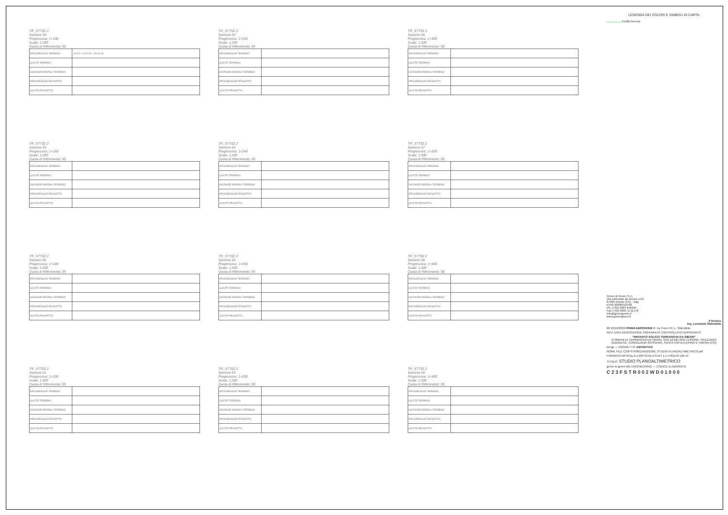TR_STT02.2
Sezione 58
Progressiva: 1+140
Scala: 1:200
Quota di Riferimento: 90
| PROGRESSIVE TERRENO | -20.00 -2.15 0.00 1.44 20.00 |
| QUOTE TERRENO | |
| DISTANZE PARZIALI TERRENO | |
| PROGRESSIVE PROGETTO | |
| QUOTE PROGETTO | |
TR_STT02.2
Sezione 62
Progressiva: 1+220
Scala: 1:200
Quota di Riferimento: 95
| PROGRESSIVE TERRENO | |
| QUOTE TERRENO | |
| DISTANZE PARZIALI TERRENO | |
| PROGRESSIVE PROGETTO | |
| QUOTE PROGETTO | |
TR_STT02.2
Sezione 66
Progressiva: 1+300
Scala: 1:200
Quota di Riferimento: 90
| PROGRESSIVE TERRENO | |
| QUOTE TERRENO | |
| DISTANZE PARZIALI TERRENO | |
| PROGRESSIVE PROGETTO | |
| QUOTE PROGETTO | |
TR_STT02.2
Sezione 59
Progressiva: 1+160
Scala: 1:200
Quota di Riferimento: 90
| PROGRESSIVE TERRENO | |
| QUOTE TERRENO | |
| DISTANZE PARZIALI TERRENO | |
| PROGRESSIVE PROGETTO | |
| QUOTE PROGETTO | |
TR_STT02.2
Sezione 63
Progressiva: 1+240
Scala: 1:200
Quota di Riferimento: 95
| PROGRESSIVE TERRENO | |
| QUOTE TERRENO | |
| DISTANZE PARZIALI TERRENO | |
| PROGRESSIVE PROGETTO | |
| QUOTE PROGETTO | |
TR_STT02.2
Sezione 67
Progressiva: 1+320
Scala: 1:200
Quota di Riferimento: 90
| PROGRESSIVE TERRENO | |
| QUOTE TERRENO | |
| DISTANZE PARZIALI TERRENO | |
| PROGRESSIVE PROGETTO | |
| QUOTE PROGETTO | |
TR_STT02.2
Sezione 60
Progressiva: 1+180
Scala: 1:200
Quota di Riferimento: 95
| PROGRESSIVE TERRENO | |
| QUOTE TERRENO | |
| DISTANZE PARZIALI TERRENO | |
| PROGRESSIVE PROGETTO | |
| QUOTE PROGETTO | |
TR_STT02.2
Sezione 64
Progressiva: 1+260
Scala: 1:200
Quota di Riferimento: 95
| PROGRESSIVE TERRENO | |
| QUOTE TERRENO | |
| DISTANZE PARZIALI TERRENO | |
| PROGRESSIVE PROGETTO | |
| QUOTE PROGETTO | |
TR_STT02.2
Sezione 68
Progressiva: 1+340
Scala: 1:200
Quota di Riferimento: 90
| PROGRESSIVE TERRENO | |
| QUOTE TERRENO | |
| DISTANZE PARZIALI TERRENO | |
| PROGRESSIVE PROGETTO | |
| QUOTE PROGETTO | |
TR_STT02.2
Sezione 61
Progressiva: 1+200
Scala: 1:200
Quota di Riferimento: 95
| PROGRESSIVE TERRENO | |
| QUOTE TERRENO | |
| DISTANZE PARZIALI TERRENO | |
| PROGRESSIVE PROGETTO | |
| QUOTE PROGETTO | |
TR_STT02.2
Sezione 65
Progressiva: 1+280
Scala: 1:200
Quota di Riferimento: 90
| PROGRESSIVE TERRENO | |
| QUOTE TERRENO | |
| DISTANZE PARZIALI TERRENO | |
| PROGRESSIVE PROGETTO | |
| QUOTE PROGETTO | |
TR_STT02.2
Sezione 69
Progressiva: 1+360
Scala: 1:200
Quota di Riferimento: 90
| PROGRESSIVE TERRENO | |
| QUOTE TERRENO | |
| DISTANZE PARZIALI TERRENO | |
| PROGRESSIVE PROGETTO | |
| QUOTE PROGETTO | |
LEGENDA DEI COLORI E SIMBOLI IN CARTA
Profilo terreno
Green & Green S.r.l.
Via Edmondo de Amicis n.64
87036 Rende (CS) - Italy
P.IVA 02900010782
Ph. (+39) 0984 846295
Fax (+39) 0984 1711470
info@greengreen.it
www.greengreen.it
Il tecnico
Ing. Leonardo Sblendido
00 22/12/2023 PRIMA EMISSIONE R. De Fiore P.E L. Sblendido
REV. DATA DESCRIZIONE PREPARATO CONTROLLATO APPROVATO
"IMPIANTO EOLICO TERRANOVA DA SIBARI"
(COMUNI DI TERRANOVA DA SIBARI, SAN DEMETRIO CORONE, SPEZZANO ALBANESE, CORIGLIANO-ROSSANO, SANTA SOFIA D'EPIRO E TARSIA (CS))
hergo — PROGETTO: DEFINITIVO
NOME FILE C23FSTR0011WD01000_STUDIO PLANOALTIMETRICO.pdf
FORMATO A0 SCALA 1:200 SCALA PLOT 1:1 FOGLIO 10# 14
TITOLO: STUDIO PLANOALTIMETRICO
green & green WE ENGINEERING — CODICE ELABORATO
C 2 3 F S T R 0 0 2 W D 0 1 0 0 0